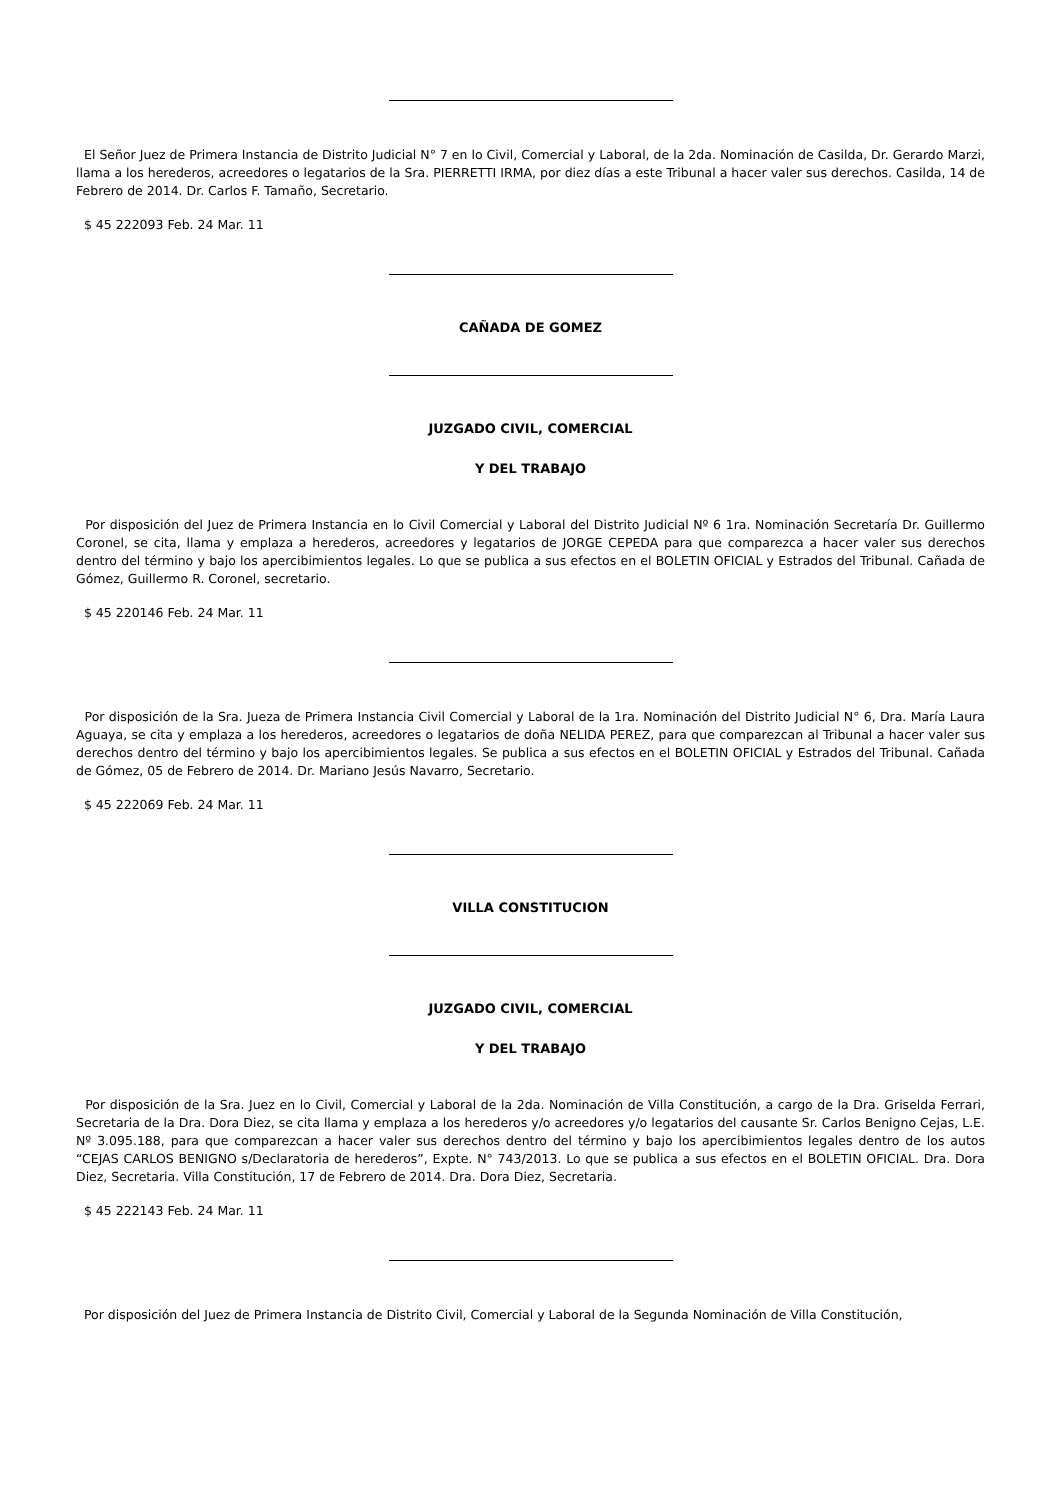El Señor Juez de Primera Instancia de Distrito Judicial N° 7 en lo Civil, Comercial y Laboral, de la 2da. Nominación de Casilda, Dr. Gerardo Marzi, llama a los herederos, acreedores o legatarios de la Sra. PIERRETTI IRMA, por diez días a este Tribunal a hacer valer sus derechos. Casilda, 14 de Febrero de 2014. Dr. Carlos F. Tamaño, Secretario.
$ 45 222093 Feb. 24 Mar. 11
CAÑADA DE GOMEZ
JUZGADO CIVIL, COMERCIAL
Y DEL TRABAJO
Por disposición del Juez de Primera Instancia en lo Civil Comercial y Laboral del Distrito Judicial Nº 6 1ra. Nominación Secretaría Dr. Guillermo Coronel, se cita, llama y emplaza a herederos, acreedores y legatarios de JORGE CEPEDA para que comparezca a hacer valer sus derechos dentro del término y bajo los apercibimientos legales. Lo que se publica a sus efectos en el BOLETIN OFICIAL y Estrados del Tribunal. Cañada de Gómez, Guillermo R. Coronel, secretario.
$ 45 220146 Feb. 24 Mar. 11
Por disposición de la Sra. Jueza de Primera Instancia Civil Comercial y Laboral de la 1ra. Nominación del Distrito Judicial N° 6, Dra. María Laura Aguaya, se cita y emplaza a los herederos, acreedores o legatarios de doña NELIDA PEREZ, para que comparezcan al Tribunal a hacer valer sus derechos dentro del término y bajo los apercibimientos legales. Se publica a sus efectos en el BOLETIN OFICIAL y Estrados del Tribunal. Cañada de Gómez, 05 de Febrero de 2014. Dr. Mariano Jesús Navarro, Secretario.
$ 45 222069 Feb. 24 Mar. 11
VILLA CONSTITUCION
JUZGADO CIVIL, COMERCIAL
Y DEL TRABAJO
Por disposición de la Sra. Juez en lo Civil, Comercial y Laboral de la 2da. Nominación de Villa Constitución, a cargo de la Dra. Griselda Ferrari, Secretaria de la Dra. Dora Diez, se cita llama y emplaza a los herederos y/o acreedores y/o legatarios del causante Sr. Carlos Benigno Cejas, L.E. Nº 3.095.188, para que comparezcan a hacer valer sus derechos dentro del término y bajo los apercibimientos legales dentro de los autos “CEJAS CARLOS BENIGNO s/Declaratoria de herederos”, Expte. N° 743/2013. Lo que se publica a sus efectos en el BOLETIN OFICIAL. Dra. Dora Diez, Secretaria. Villa Constitución, 17 de Febrero de 2014. Dra. Dora Diez, Secretaria.
$ 45 222143 Feb. 24 Mar. 11
Por disposición del Juez de Primera Instancia de Distrito Civil, Comercial y Laboral de la Segunda Nominación de Villa Constitución,